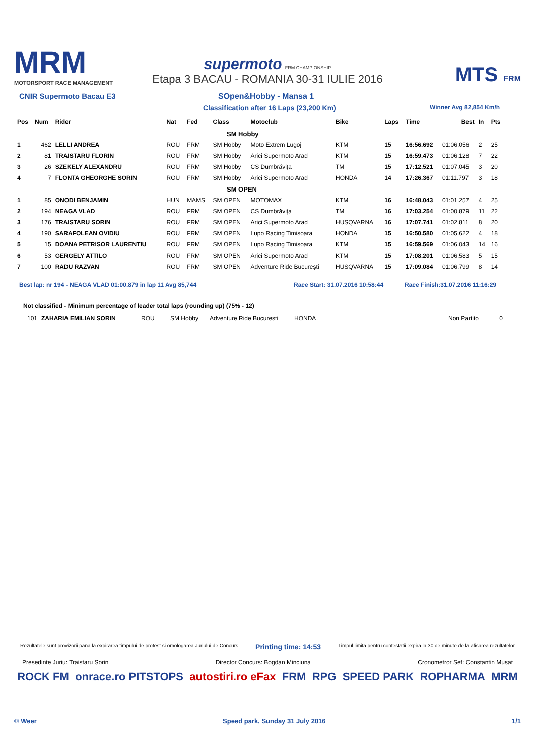MRM
MOTORSPORT RACE MANAGEMENT
supermoto FRM CHAMPIONSHIP
Etapa 3 BACAU - ROMANIA 30-31 IULIE 2016
MTS FRM
CNIR Supermoto Bacau E3 SOpen&Hobby - Mansa 1
Classification after 16 Laps (23,200 Km) Winner Avg 82,854 Km/h
| Pos | Num | Rider | Nat | Fed | Class | Motoclub | Bike | Laps | Time | Best | In | Pts |
| --- | --- | --- | --- | --- | --- | --- | --- | --- | --- | --- | --- | --- |
| SM Hobby | | | | | | | | | | | | |
| 1 | 462 | LELLI ANDREA | ROU | FRM | SM Hobby | Moto Extrem Lugoj | KTM | 15 | 16:56.692 | 01:06.056 | 2 | 25 |
| 2 | 81 | TRAISTARU FLORIN | ROU | FRM | SM Hobby | Arici Supermoto Arad | KTM | 15 | 16:59.473 | 01:06.128 | 7 | 22 |
| 3 | 26 | SZEKELY ALEXANDRU | ROU | FRM | SM Hobby | CS Dumbrăvița | TM | 15 | 17:12.521 | 01:07.045 | 3 | 20 |
| 4 | 7 | FLONTA GHEORGHE SORIN | ROU | FRM | SM Hobby | Arici Supermoto Arad | HONDA | 14 | 17:26.367 | 01:11.797 | 3 | 18 |
| SM OPEN | | | | | | | | | | | | |
| 1 | 85 | ONODI BENJAMIN | HUN | MAMS | SM OPEN | MOTOMAX | KTM | 16 | 16:48.043 | 01:01.257 | 4 | 25 |
| 2 | 194 | NEAGA VLAD | ROU | FRM | SM OPEN | CS Dumbrăvița | TM | 16 | 17:03.254 | 01:00.879 | 11 | 22 |
| 3 | 176 | TRAISTARU SORIN | ROU | FRM | SM OPEN | Arici Supermoto Arad | HUSQVARNA | 16 | 17:07.741 | 01:02.811 | 8 | 20 |
| 4 | 190 | SARAFOLEAN OVIDIU | ROU | FRM | SM OPEN | Lupo Racing Timisoara | HONDA | 15 | 16:50.580 | 01:05.622 | 4 | 18 |
| 5 | 15 | DOANA PETRISOR LAURENTIU | ROU | FRM | SM OPEN | Lupo Racing Timisoara | KTM | 15 | 16:59.569 | 01:06.043 | 14 | 16 |
| 6 | 53 | GERGELY ATTILO | ROU | FRM | SM OPEN | Arici Supermoto Arad | KTM | 15 | 17:08.201 | 01:06.583 | 5 | 15 |
| 7 | 100 | RADU RAZVAN | ROU | FRM | SM OPEN | Adventure Ride București | HUSQVARNA | 15 | 17:09.084 | 01:06.799 | 8 | 14 |
Best lap: nr 194 - NEAGA VLAD 01:00.879 in lap 11 Avg 85,744 Race Start: 31.07.2016 10:58:44 Race Finish:31.07.2016 11:16:29
Not classified - Minimum percentage of leader total laps (rounding up) (75% - 12)
| 101 | ZAHARIA EMILIAN SORIN | ROU | SM Hobby | Adventure Ride Bucuresti | HONDA | | Non Partito | 0 |
Rezultatele sunt provizorii pana la expirarea timpului de protest si omologarea Juriului de Concurs Printing time: 14:53 Timpul limita pentru contestatii expira la 30 de minute de la afisarea rezultatelor
Presedinte Juriu: Traistaru Sorin Director Concurs: Bogdan Minciuna Cronometror Sef: Constantin Musat
ROCK FM onrace.ro PITSTOPS autostiri.ro eFax FRM RPG SPEED PARK ROPHARMA MRM
© Weer Speed park, Sunday 31 July 2016 1/1